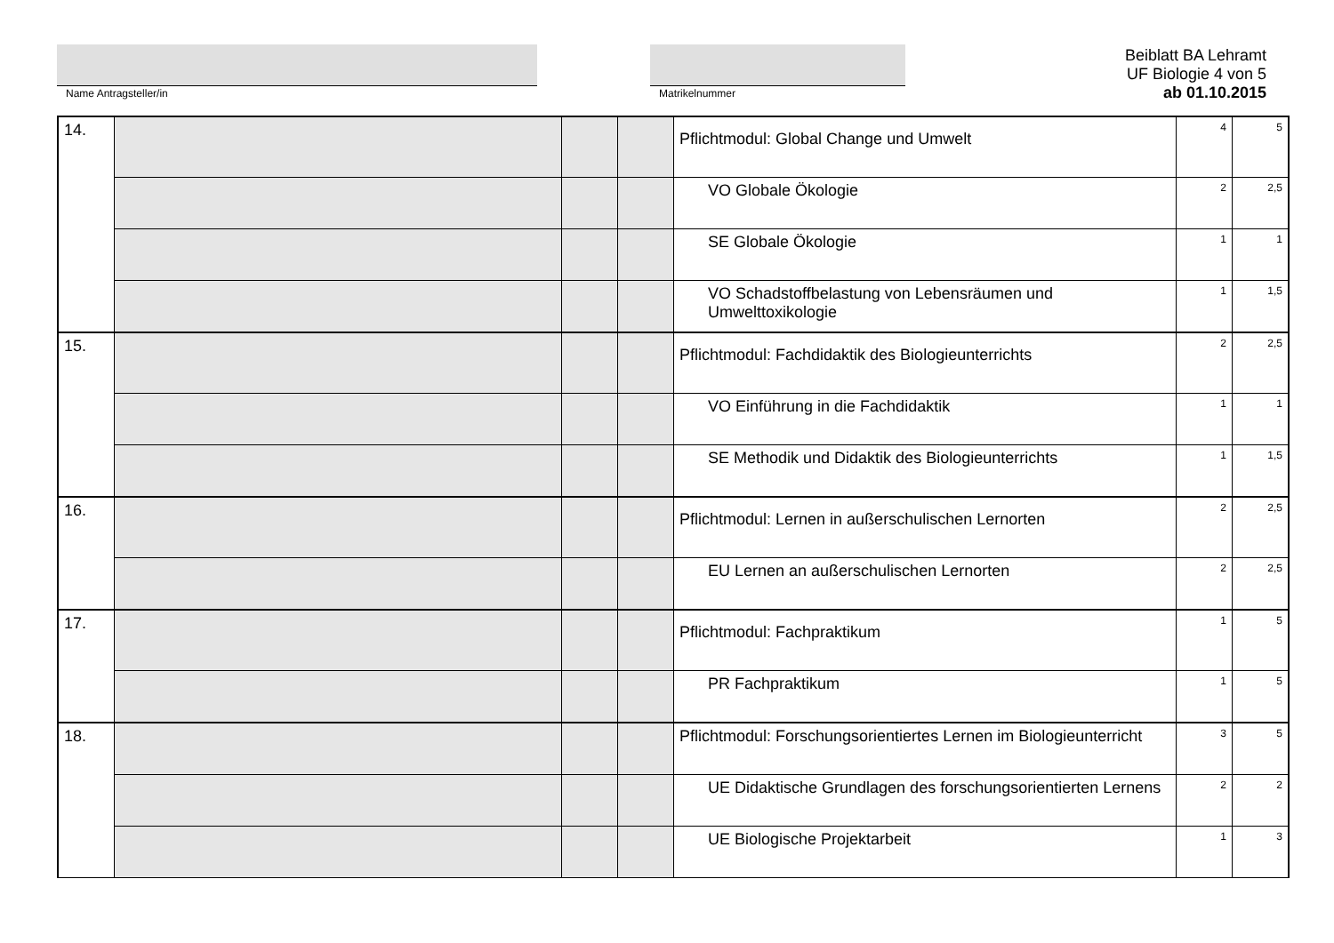Name Antragsteller/in Matrikelnummer
Beiblatt BA Lehramt
UF Biologie 4 von 5
ab 01.10.2015
| 14. | | | | Pflichtmodul: Global Change und Umwelt | 4 | 5 |
| | | | | VO Globale Ökologie | 2 | 2,5 |
| | | | | SE Globale Ökologie | 1 | 1 |
| | | | | VO Schadstoffbelastung von Lebensräumen und Umwelttoxikologie | 1 | 1,5 |
| 15. | | | | Pflichtmodul: Fachdidaktik des Biologieunterrichts | 2 | 2,5 |
| | | | | VO Einführung in die Fachdidaktik | 1 | 1 |
| | | | | SE Methodik und Didaktik des Biologieunterrichts | 1 | 1,5 |
| 16. | | | | Pflichtmodul: Lernen in außerschulischen Lernorten | 2 | 2,5 |
| | | | | EU Lernen an außerschulischen Lernorten | 2 | 2,5 |
| 17. | | | | Pflichtmodul: Fachpraktikum | 1 | 5 |
| | | | | PR Fachpraktikum | 1 | 5 |
| 18. | | | | Pflichtmodul: Forschungsorientiertes Lernen im Biologieunterricht | 3 | 5 |
| | | | | UE Didaktische Grundlagen des forschungsorientierten Lernens | 2 | 2 |
| | | | | UE Biologische Projektarbeit | 1 | 3 |